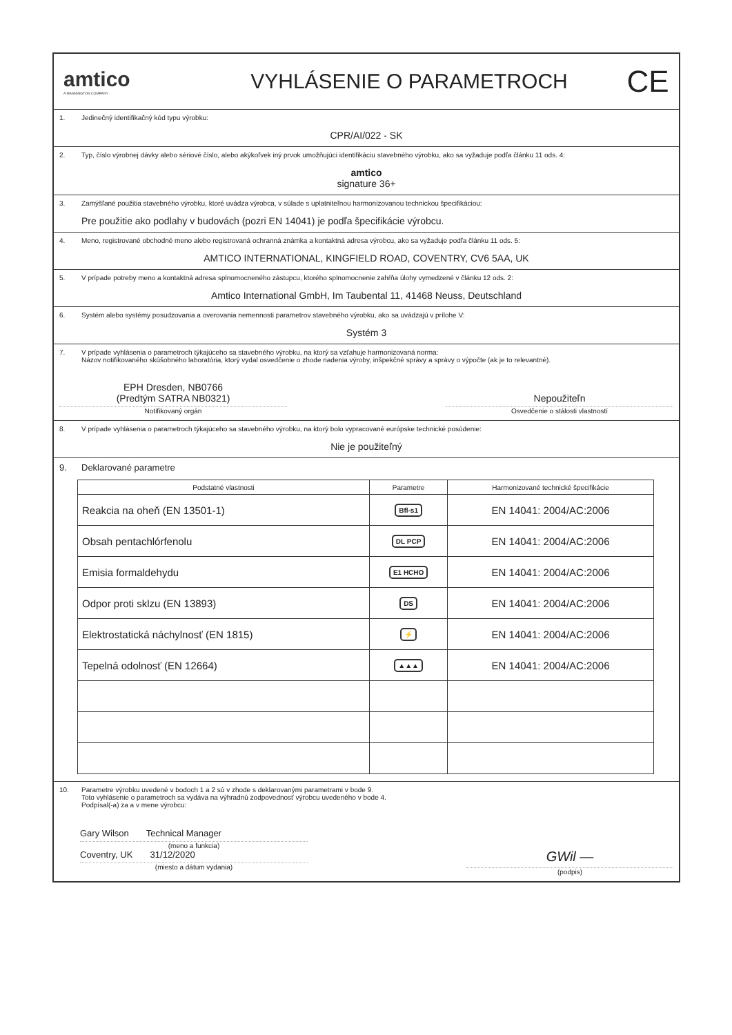amtico
A MANNINGTON COMPANY
VYHLÁSENIE O PARAMETROCH
CE
1. Jedinečný identifikačný kód typu výrobku:
CPR/AI/022 - SK
2. Typ, číslo výrobnej dávky alebo sériové číslo, alebo akýkoľvek iný prvok umožňujúci identifikáciu stavebného výrobku, ako sa vyžaduje podľa článku 11 ods. 4:
amtico
signature 36+
3. Zamýšľané použitia stavebného výrobku, ktoré uvádza výrobca, v súlade s uplatniteľnou harmonizovanou technickou špecifikáciou:
Pre použitie ako podlahy v budovách (pozri EN 14041) je podľa špecifikácie výrobcu.
4. Meno, registrované obchodné meno alebo registrovaná ochranná známka a kontaktná adresa výrobcu, ako sa vyžaduje podľa článku 11 ods. 5:
AMTICO INTERNATIONAL, KINGFIELD ROAD, COVENTRY, CV6 5AA, UK
5. V prípade potreby meno a kontaktná adresa splnomocneného zástupcu, ktorého splnomocnenie zahŕňa úlohy vymedzené v článku 12 ods. 2:
Amtico International GmbH, Im Taubental 11, 41468 Neuss, Deutschland
6. Systém alebo systémy posudzovania a overovania nemennosti parametrov stavebného výrobku, ako sa uvádzajú v prílohe V:
Systém 3
7. V prípade vyhlásenia o parametroch týkajúceho sa stavebného výrobku, na ktorý sa vzťahuje harmonizovaná norma:
Názov notifikovaného skúšobného laboratória, ktorý vydal osvedčenie o zhode riadenia výroby, inšpekčné správy a správy o výpočte (ak je to relevantné).
EPH Dresden, NB0766
(Predtým SATRA NB0321)
Notifikovaný orgán
Nepoužiteľn
Osvedčenie o stálosti vlastností
8. V prípade vyhlásenia o parametroch týkajúceho sa stavebného výrobku, na ktorý bolo vypracované európske technické posúdenie:
Nie je použiteľný
9. Deklarované parametre
| Podstatné vlastnosti | Parametre | Harmonizované technické špecifikácie |
| --- | --- | --- |
| Reakcia na oheň (EN 13501-1) | Bfl-s1 | EN 14041: 2004/AC:2006 |
| Obsah pentachlórfenolu | DL PCP | EN 14041: 2004/AC:2006 |
| Emisia formaldehydu | E1 HCHO | EN 14041: 2004/AC:2006 |
| Odpor proti sklzu (EN 13893) | DS | EN 14041: 2004/AC:2006 |
| Elektrostatická náchylnosť (EN 1815) | ⚡ | EN 14041: 2004/AC:2006 |
| Tepelná odolnosť (EN 12664) | ▲▲▲ | EN 14041: 2004/AC:2006 |
10. Parametre výrobku uvedené v bodoch 1 a 2 sú v zhode s deklarovanými parametrami v bode 9.
Toto vyhlásenie o parametroch sa vydáva na výhradnú zodpovednosť výrobcu uvedeného v bode 4.
Podpísal(-a) za a v mene výrobcu:
Gary Wilson Technical Manager
(meno a funkcia)
Coventry, UK 31/12/2020
(miesto a dátum vydania)
GWil —
(podpis)